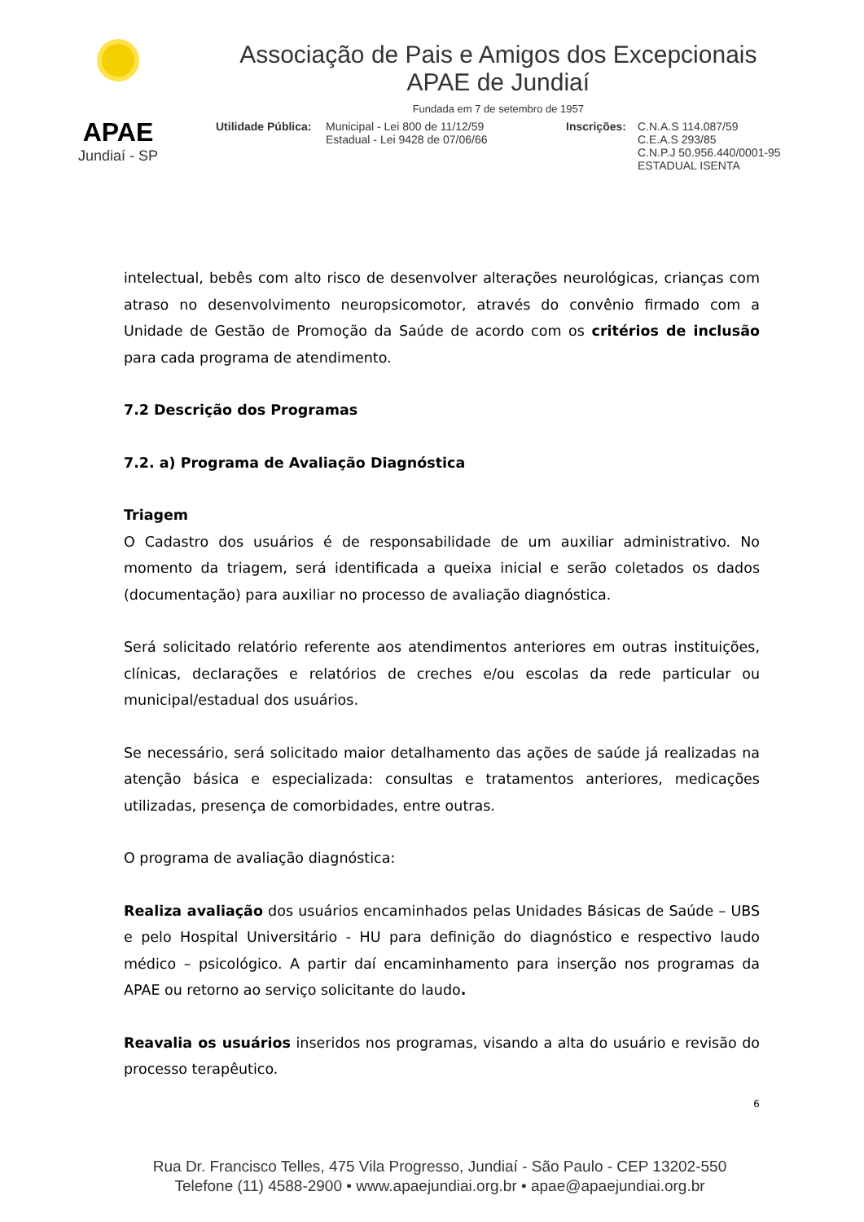APAE
Jundiaí - SP
Associação de Pais e Amigos dos Excepcionais
APAE de Jundiaí
Fundada em 7 de setembro de 1957
Utilidade Pública:
Municipal - Lei 800 de 11/12/59
Estadual - Lei 9428 de 07/06/66
Inscrições:
C.N.A.S 114.087/59
C.E.A.S 293/85
C.N.P.J 50.956.440/0001-95
ESTADUAL ISENTA
intelectual, bebês com alto risco de desenvolver alterações neurológicas, crianças com atraso no desenvolvimento neuropsicomotor, através do convênio firmado com a Unidade de Gestão de Promoção da Saúde de acordo com os critérios de inclusão para cada programa de atendimento.
7.2 Descrição dos Programas
7.2. a) Programa de Avaliação Diagnóstica
Triagem
O Cadastro dos usuários é de responsabilidade de um auxiliar administrativo. No momento da triagem, será identificada a queixa inicial e serão coletados os dados (documentação) para auxiliar no processo de avaliação diagnóstica.
Será solicitado relatório referente aos atendimentos anteriores em outras instituições, clínicas, declarações e relatórios de creches e/ou escolas da rede particular ou municipal/estadual dos usuários.
Se necessário, será solicitado maior detalhamento das ações de saúde já realizadas na atenção básica e especializada: consultas e tratamentos anteriores, medicações utilizadas, presença de comorbidades, entre outras.
O programa de avaliação diagnóstica:
Realiza avaliação dos usuários encaminhados pelas Unidades Básicas de Saúde – UBS e pelo Hospital Universitário - HU para definição do diagnóstico e respectivo laudo médico – psicológico. A partir daí encaminhamento para inserção nos programas da APAE ou retorno ao serviço solicitante do laudo.
Reavalia os usuários inseridos nos programas, visando a alta do usuário e revisão do processo terapêutico.
6
Rua Dr. Francisco Telles, 475 Vila Progresso, Jundiaí - São Paulo - CEP 13202-550
Telefone (11) 4588-2900 • www.apaejundiai.org.br • apae@apaejundiai.org.br